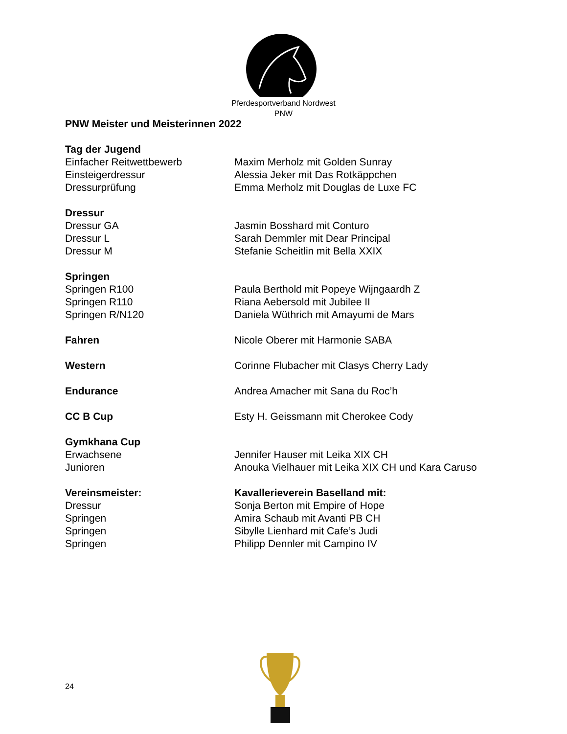Pferdesportverband Nordwest
PNW
PNW Meister und Meisterinnen 2022
Tag der Jugend
Einfacher Reitwettbewerb Maxim Merholz mit Golden Sunray
Einsteigerdressur Alessia Jeker mit Das Rotkäppchen
Dressurprüfung Emma Merholz mit Douglas de Luxe FC
Dressur
Dressur GA Jasmin Bosshard mit Conturo
Dressur L Sarah Demmler mit Dear Principal
Dressur M Stefanie Scheitlin mit Bella XXIX
Springen
Springen R100 Paula Berthold mit Popeye Wijngaardh Z
Springen R110 Riana Aebersold mit Jubilee II
Springen R/N120 Daniela Wüthrich mit Amayumi de Mars
Fahren Nicole Oberer mit Harmonie SABA
Western Corinne Flubacher mit Clasys Cherry Lady
Endurance Andrea Amacher mit Sana du Roc’h
CC B Cup Esty H. Geissmann mit Cherokee Cody
Gymkhana Cup
Erwachsene Jennifer Hauser mit Leika XIX CH
Junioren Anouka Vielhauer mit Leika XIX CH und Kara Caruso
Vereinsmeister: Kavallerieverein Baselland mit:
Dressur Sonja Berton mit Empire of Hope
Springen Amira Schaub mit Avanti PB CH
Springen Sibylle Lienhard mit Cafe’s Judi
Springen Philipp Dennler mit Campino IV
24